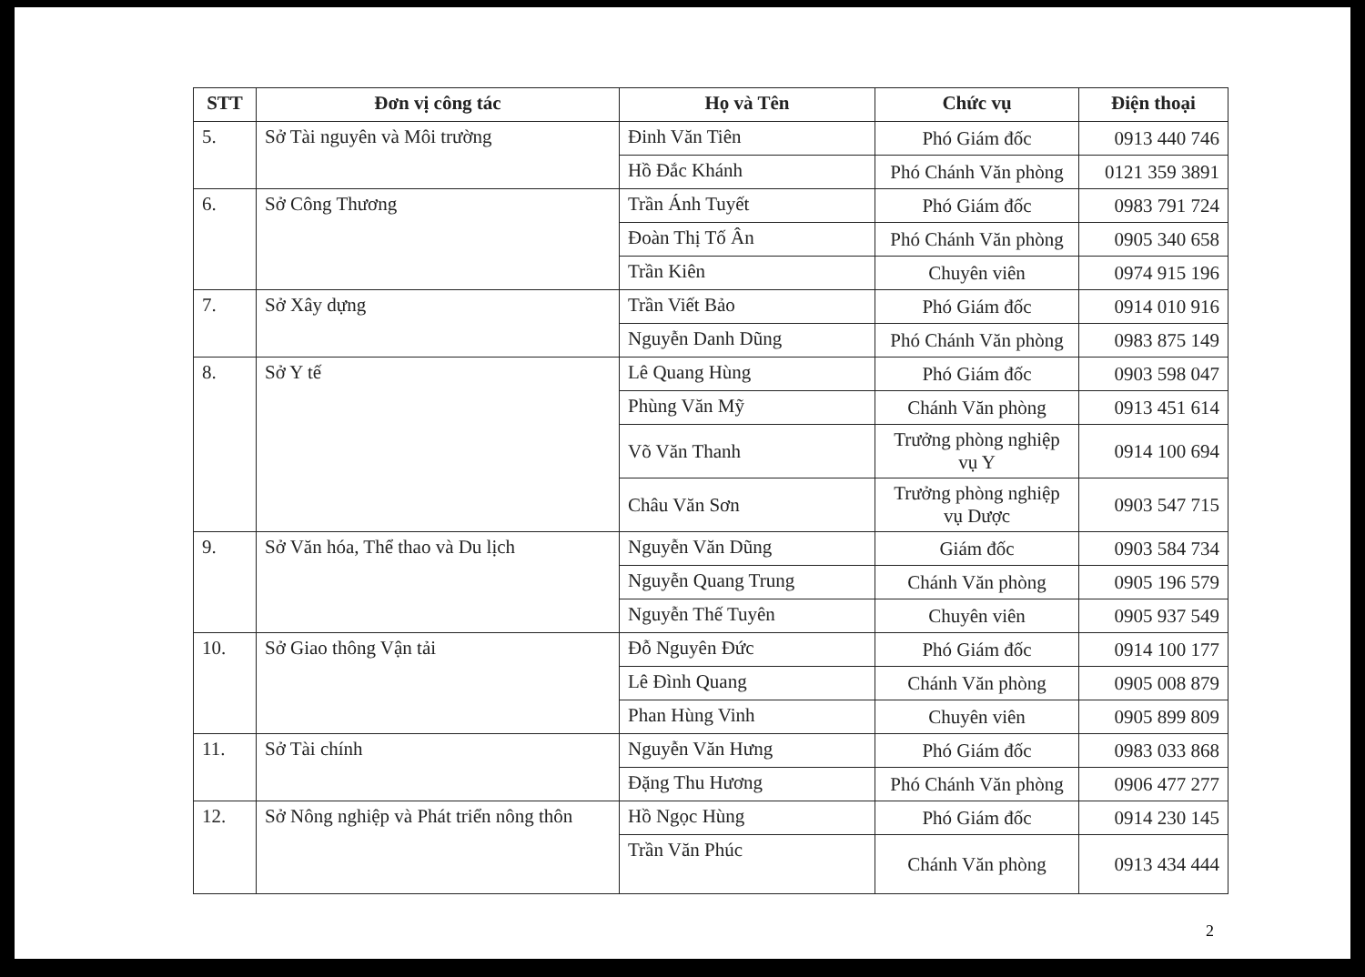| STT | Đơn vị công tác | Họ và Tên | Chức vụ | Điện thoại |
| --- | --- | --- | --- | --- |
| 5. | Sở Tài nguyên và Môi trường | Đinh Văn Tiên | Phó Giám đốc | 0913 440 746 |
| | | Hồ Đắc Khánh | Phó Chánh Văn phòng | 0121 359 3891 |
| 6. | Sở Công Thương | Trần Ánh Tuyết | Phó Giám đốc | 0983 791 724 |
| | | Đoàn Thị Tố Ân | Phó Chánh Văn phòng | 0905 340 658 |
| | | Trần Kiên | Chuyên viên | 0974 915 196 |
| 7. | Sở Xây dựng | Trần Viết Bảo | Phó Giám đốc | 0914 010 916 |
| | | Nguyễn Danh Dũng | Phó Chánh Văn phòng | 0983 875 149 |
| 8. | Sở Y tế | Lê Quang Hùng | Phó Giám đốc | 0903 598 047 |
| | | Phùng Văn Mỹ | Chánh Văn phòng | 0913 451 614 |
| | | Võ Văn Thanh | Trưởng phòng nghiệp vụ Y | 0914 100 694 |
| | | Châu Văn Sơn | Trưởng phòng nghiệp vụ Dược | 0903 547 715 |
| 9. | Sở Văn hóa, Thể thao và Du lịch | Nguyễn Văn Dũng | Giám đốc | 0903 584 734 |
| | | Nguyễn Quang Trung | Chánh Văn phòng | 0905 196 579 |
| | | Nguyễn Thế Tuyên | Chuyên viên | 0905 937 549 |
| 10. | Sở Giao thông Vận tải | Đỗ Nguyên Đức | Phó Giám đốc | 0914 100 177 |
| | | Lê Đình Quang | Chánh Văn phòng | 0905 008 879 |
| | | Phan Hùng Vinh | Chuyên viên | 0905 899 809 |
| 11. | Sở Tài chính | Nguyễn Văn Hưng | Phó Giám đốc | 0983 033 868 |
| | | Đặng Thu Hương | Phó Chánh Văn phòng | 0906 477 277 |
| 12. | Sở Nông nghiệp và Phát triển nông thôn | Hồ Ngọc Hùng | Phó Giám đốc | 0914 230 145 |
| | | Trần Văn Phúc | Chánh Văn phòng | 0913 434 444 |
2